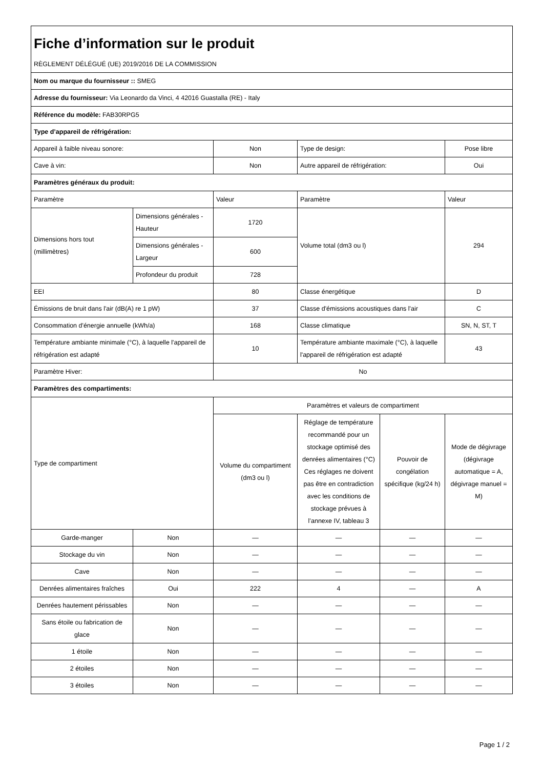| Fiche d’information sur le produit | | | | | |
| RÈGLEMENT DÉLÉGUÉ (UE) 2019/2016 DE LA COMMISSION | | | | | |
| Nom ou marque du fournisseur :: SMEG | | | | | |
| Adresse du fournisseur: Via Leonardo da Vinci, 4 42016 Guastalla (RE) - Italy | | | | | |
| Référence du modèle: FAB30RPG5 | | | | | |
| Type d’appareil de réfrigération: | | | | | |
| Appareil à faible niveau sonore: | | Non | Type de design: | | Pose libre |
| Cave à vin: | | Non | Autre appareil de réfrigération: | | Oui |
| Paramètres généraux du produit: | | | | | |
| Paramètre | | Valeur | Paramètre | | Valeur |
| Dimensions hors tout (millimètres) | Dimensions générales - Hauteur | 1720 | Volume total (dm3 ou l) | | 294 |
| | Dimensions générales - Largeur | 600 | | | |
| | Profondeur du produit | 728 | | | |
| EEI | | 80 | Classe énergétique | | D |
| Émissions de bruit dans l'air (dB(A) re 1 pW) | | 37 | Classe d'émissions acoustiques dans l'air | | C |
| Consommation d'énergie annuelle (kWh/a) | | 168 | Classe climatique | | SN, N, ST, T |
| Température ambiante minimale (°C), à laquelle l'appareil de réfrigération est adapté | | 10 | Température ambiante maximale (°C), à laquelle l'appareil de réfrigération est adapté | | 43 |
| Paramètre Hiver: | | No | | | |
| Paramètres des compartiments: | | | | | |
| Type de compartiment | | Paramètres et valeurs de compartiment | | | |
| | | Volume du compartiment (dm3 ou l) | Réglage de température recommandé pour un stockage optimisé des denrées alimentaires (°C) Ces réglages ne doivent pas être en contradiction avec les conditions de stockage prévues à l’annexe IV, tableau 3 | Pouvoir de congélation spécifique (kg/24 h) | Mode de dégivrage (dégivrage automatique = A, dégivrage manuel = M) |
| Garde-manger | Non | — | — | — | — |
| Stockage du vin | Non | — | — | — | — |
| Cave | Non | — | — | — | — |
| Denrées alimentaires fraîches | Oui | 222 | 4 | — | A |
| Denrées hautement périssables | Non | — | — | — | — |
| Sans étoile ou fabrication de glace | Non | — | — | — | — |
| 1 étoile | Non | — | — | — | — |
| 2 étoiles | Non | — | — | — | — |
| 3 étoiles | Non | — | — | — | — |
Page 1 / 2